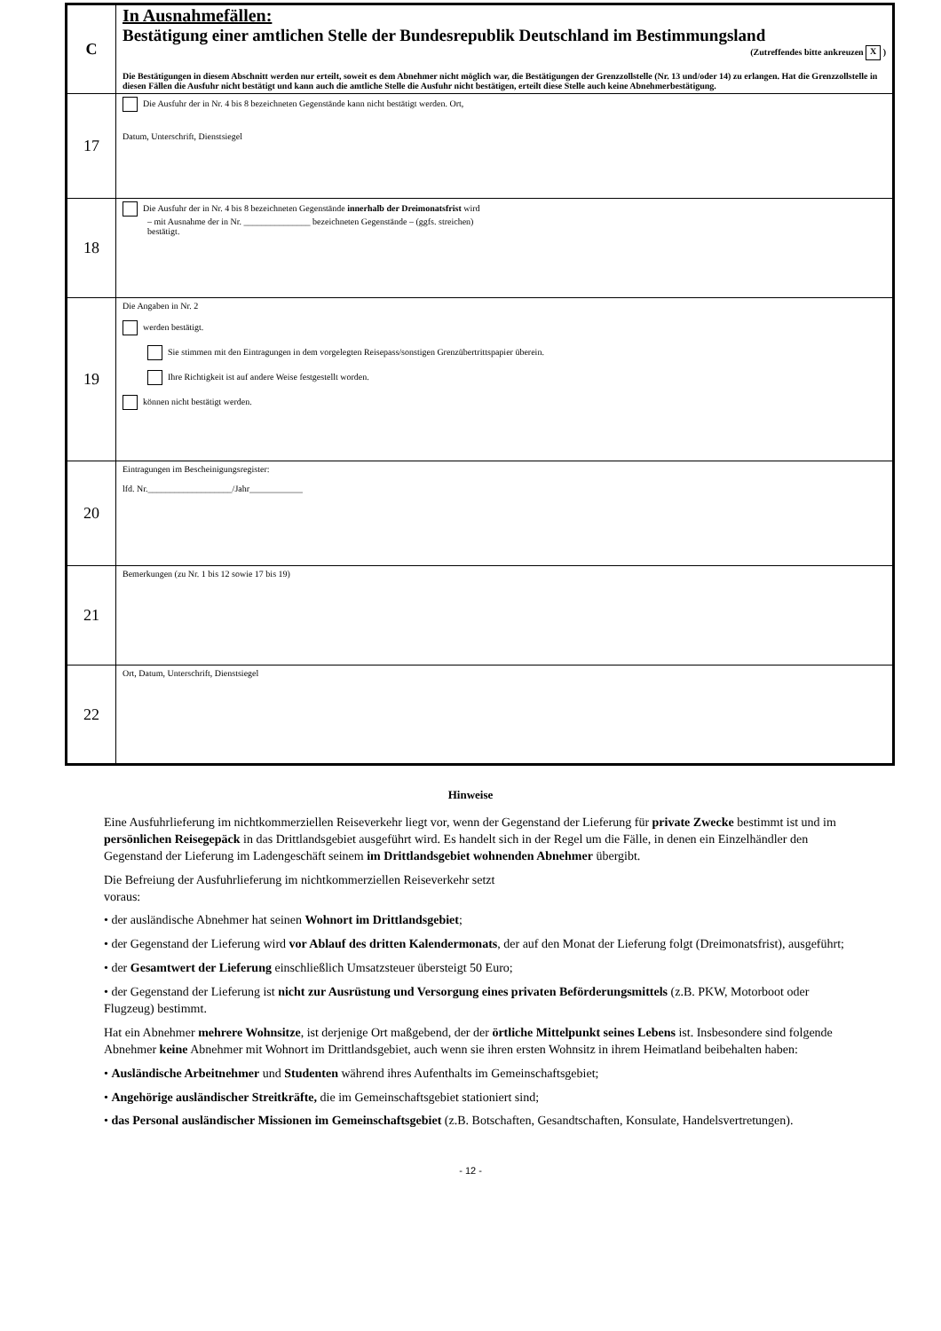| C | In Ausnahmefällen: Bestätigung einer amtlichen Stelle der Bundesrepublik Deutschland im Bestimmungsland (Zutreffendes bitte ankreuzen X ) Die Bestätigungen in diesem Abschnitt werden nur erteilt, soweit es dem Abnehmer nicht möglich war, die Bestätigungen der Grenzzollstelle (Nr. 13 und/oder 14) zu erlangen. Hat die Grenzzollstelle in diesen Fällen die Ausfuhr nicht bestätigt und kann auch die amtliche Stelle die Ausfuhr nicht bestätigen, erteilt diese Stelle auch keine Abnehmerbestätigung. |
| 17 | Die Ausfuhr der in Nr. 4 bis 8 bezeichneten Gegenstände kann nicht bestätigt werden. Ort, Datum, Unterschrift, Dienstsiegel |
| 18 | Die Ausfuhr der in Nr. 4 bis 8 bezeichneten Gegenstände innerhalb der Dreimonatsfrist wird – mit Ausnahme der in Nr. _______________ bezeichneten Gegenstände – (ggfs. streichen) bestätigt. |
| 19 | Die Angaben in Nr. 2 werden bestätigt. Sie stimmen mit den Eintragungen in dem vorgelegten Reisepass/sonstigen Grenzübertrittspapier überein. Ihre Richtigkeit ist auf andere Weise festgestellt worden. können nicht bestätigt werden. |
| 20 | Eintragungen im Bescheinigungsregister: lfd. Nr.___________________/Jahr____________ |
| 21 | Bemerkungen (zu Nr. 1 bis 12 sowie 17 bis 19) |
| 22 | Ort, Datum, Unterschrift, Dienstsiegel |
Hinweise
Eine Ausfuhrlieferung im nichtkommerziellen Reiseverkehr liegt vor, wenn der Gegenstand der Lieferung für private Zwecke bestimmt ist und im persönlichen Reisegepäck in das Drittlandsgebiet ausgeführt wird. Es handelt sich in der Regel um die Fälle, in denen ein Einzelhändler den Gegenstand der Lieferung im Ladengeschäft seinem im Drittlandsgebiet wohnenden Abnehmer übergibt.
Die Befreiung der Ausfuhrlieferung im nichtkommerziellen Reiseverkehr setzt
voraus:
• der ausländische Abnehmer hat seinen Wohnort im Drittlandsgebiet;
• der Gegenstand der Lieferung wird vor Ablauf des dritten Kalendermonats, der auf den Monat der Lieferung folgt (Dreimonatsfrist), ausgeführt;
• der Gesamtwert der Lieferung einschließlich Umsatzsteuer übersteigt 50 Euro;
• der Gegenstand der Lieferung ist nicht zur Ausrüstung und Versorgung eines privaten Beförderungsmittels (z.B. PKW, Motorboot oder Flugzeug) bestimmt.
Hat ein Abnehmer mehrere Wohnsitze, ist derjenige Ort maßgebend, der der örtliche Mittelpunkt seines Lebens ist. Insbesondere sind folgende Abnehmer keine Abnehmer mit Wohnort im Drittlandsgebiet, auch wenn sie ihren ersten Wohnsitz in ihrem Heimatland beibehalten haben:
• Ausländische Arbeitnehmer und Studenten während ihres Aufenthalts im Gemeinschaftsgebiet;
• Angehörige ausländischer Streitkräfte, die im Gemeinschaftsgebiet stationiert sind;
• das Personal ausländischer Missionen im Gemeinschaftsgebiet (z.B. Botschaften, Gesandtschaften, Konsulate, Handelsvertretungen).
- 12 -